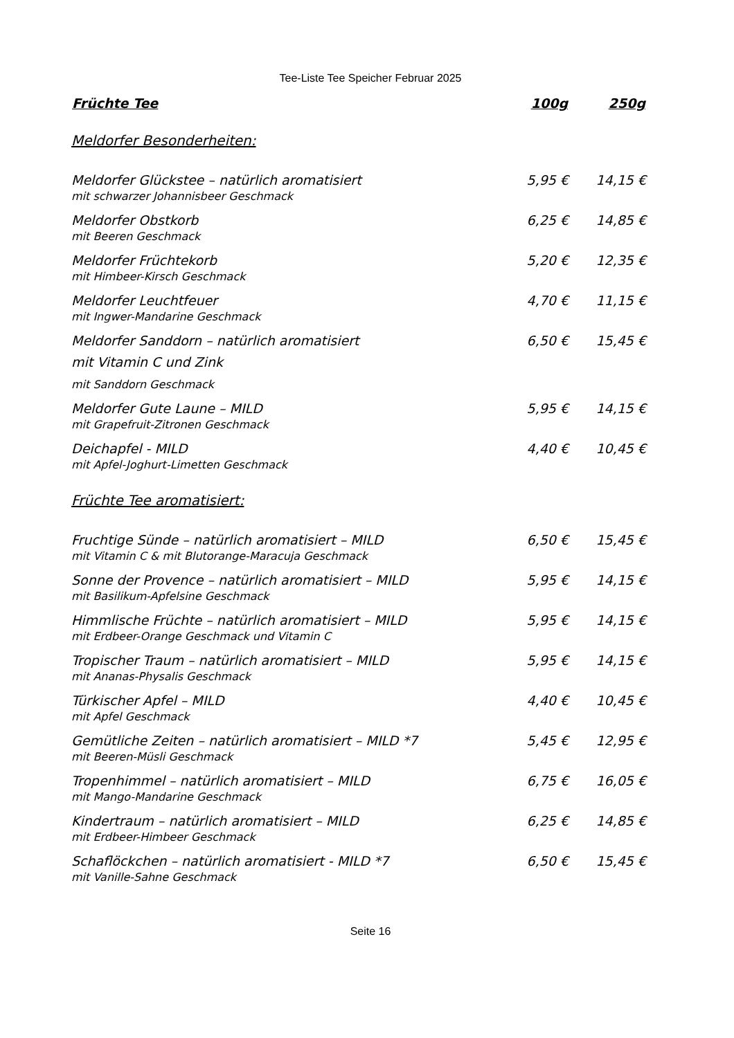Tee-Liste Tee Speicher Februar 2025
| Früchte Tee | 100g | 250g |
| --- | --- | --- |
| Meldorfer Besonderheiten: | | |
| Meldorfer Glückstee – natürlich aromatisiert mit schwarzer Johannisbeer Geschmack | 5,95 € | 14,15 € |
| Meldorfer Obstkorb mit Beeren Geschmack | 6,25 € | 14,85 € |
| Meldorfer Früchtekorb mit Himbeer-Kirsch Geschmack | 5,20 € | 12,35 € |
| Meldorfer Leuchtfeuer mit Ingwer-Mandarine Geschmack | 4,70 € | 11,15 € |
| Meldorfer Sanddorn – natürlich aromatisiert mit Vitamin C und Zink mit Sanddorn Geschmack | 6,50 € | 15,45 € |
| Meldorfer Gute Laune – MILD mit Grapefruit-Zitronen Geschmack | 5,95 € | 14,15 € |
| Deichapfel - MILD mit Apfel-Joghurt-Limetten Geschmack | 4,40 € | 10,45 € |
| Früchte Tee aromatisiert: | | |
| Fruchtige Sünde – natürlich aromatisiert – MILD mit Vitamin C & mit Blutorange-Maracuja Geschmack | 6,50 € | 15,45 € |
| Sonne der Provence – natürlich aromatisiert – MILD mit Basilikum-Apfelsine Geschmack | 5,95 € | 14,15 € |
| Himmlische Früchte – natürlich aromatisiert – MILD mit Erdbeer-Orange Geschmack und Vitamin C | 5,95 € | 14,15 € |
| Tropischer Traum – natürlich aromatisiert – MILD mit Ananas-Physalis Geschmack | 5,95 € | 14,15 € |
| Türkischer Apfel – MILD mit Apfel Geschmack | 4,40 € | 10,45 € |
| Gemütliche Zeiten – natürlich aromatisiert – MILD *7 mit Beeren-Müsli Geschmack | 5,45 € | 12,95 € |
| Tropenhimmel – natürlich aromatisiert – MILD mit Mango-Mandarine Geschmack | 6,75 € | 16,05 € |
| Kindertraum – natürlich aromatisiert – MILD mit Erdbeer-Himbeer Geschmack | 6,25 € | 14,85 € |
| Schaflöckchen – natürlich aromatisiert - MILD *7 mit Vanille-Sahne Geschmack | 6,50 € | 15,45 € |
Seite 16